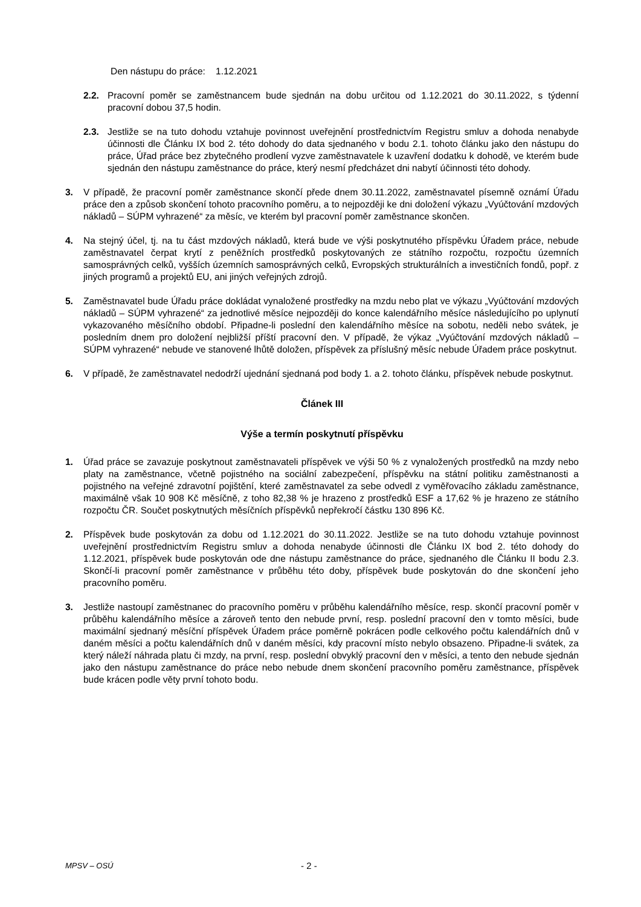Den nástupu do práce: 1.12.2021
2.2. Pracovní poměr se zaměstnancem bude sjednán na dobu určitou od 1.12.2021 do 30.11.2022, s týdenní pracovní dobou 37,5 hodin.
2.3. Jestliže se na tuto dohodu vztahuje povinnost uveřejnění prostřednictvím Registru smluv a dohoda nenabyde účinnosti dle Článku IX bod 2. této dohody do data sjednaného v bodu 2.1. tohoto článku jako den nástupu do práce, Úřad práce bez zbytečného prodlení vyzve zaměstnavatele k uzavření dodatku k dohodě, ve kterém bude sjednán den nástupu zaměstnance do práce, který nesmí předcházet dni nabytí účinnosti této dohody.
3. V případě, že pracovní poměr zaměstnance skončí přede dnem 30.11.2022, zaměstnavatel písemně oznámí Úřadu práce den a způsob skončení tohoto pracovního poměru, a to nejpozději ke dni doložení výkazu „Vyúčtování mzdových nákladů – SÚPM vyhrazené“ za měsíc, ve kterém byl pracovní poměr zaměstnance skončen.
4. Na stejný účel, tj. na tu část mzdových nákladů, která bude ve výši poskytnutého příspěvku Úřadem práce, nebude zaměstnavatel čerpat krytí z peněžních prostředků poskytovaných ze státního rozpočtu, rozpočtu územních samosprávných celků, vyšších územních samosprávných celků, Evropských strukturálních a investičních fondů, popř. z jiných programů a projektů EU, ani jiných veřejných zdrojů.
5. Zaměstnavatel bude Úřadu práce dokládat vynaložené prostředky na mzdu nebo plat ve výkazu „Vyúčtování mzdových nákladů – SÚPM vyhrazené“ za jednotlivé měsíce nejpozději do konce kalendářního měsíce následujícího po uplynutí vykazovaného měsíčního období. Připadne-li poslední den kalendářního měsíce na sobotu, neděli nebo svátek, je posledním dnem pro doložení nejbližší příští pracovní den. V případě, že výkaz „Vyúčtování mzdových nákladů – SÚPM vyhrazené“ nebude ve stanovené lhůtě doložen, příspěvek za příslušný měsíc nebude Úřadem práce poskytnut.
6. V případě, že zaměstnavatel nedodrží ujednání sjednaná pod body 1. a 2. tohoto článku, příspěvek nebude poskytnut.
Článek III
Výše a termín poskytnutí příspěvku
1. Úřad práce se zavazuje poskytnout zaměstnavateli příspěvek ve výši 50 % z vynaložených prostředků na mzdy nebo platy na zaměstnance, včetně pojistného na sociální zabezpečení, příspěvku na státní politiku zaměstnanosti a pojistného na veřejné zdravotní pojištění, které zaměstnavatel za sebe odvedl z vyměřovacího základu zaměstnance, maximálně však 10 908 Kč měsíčně, z toho 82,38 % je hrazeno z prostředků ESF a 17,62 % je hrazeno ze státního rozpočtu ČR. Součet poskytnutých měsíčních příspěvků nepřekročí částku 130 896 Kč.
2. Příspěvek bude poskytován za dobu od 1.12.2021 do 30.11.2022. Jestliže se na tuto dohodu vztahuje povinnost uveřejnění prostřednictvím Registru smluv a dohoda nenabyde účinnosti dle Článku IX bod 2. této dohody do 1.12.2021, příspěvek bude poskytován ode dne nástupu zaměstnance do práce, sjednaného dle Článku II bodu 2.3. Skončí-li pracovní poměr zaměstnance v průběhu této doby, příspěvek bude poskytován do dne skončení jeho pracovního poměru.
3. Jestliže nastoupí zaměstnanec do pracovního poměru v průběhu kalendářního měsíce, resp. skončí pracovní poměr v průběhu kalendářního měsíce a zároveň tento den nebude první, resp. poslední pracovní den v tomto měsíci, bude maximální sjednaný měsíční příspěvek Úřadem práce poměrně pokrácen podle celkového počtu kalendářních dnů v daném měsíci a počtu kalendářních dnů v daném měsíci, kdy pracovní místo nebylo obsazeno. Připadne-li svátek, za který náleží náhrada platu či mzdy, na první, resp. poslední obvyklý pracovní den v měsíci, a tento den nebude sjednán jako den nástupu zaměstnance do práce nebo nebude dnem skončení pracovního poměru zaměstnance, příspěvek bude krácen podle věty první tohoto bodu.
MPSV – OSÚ - 2 -